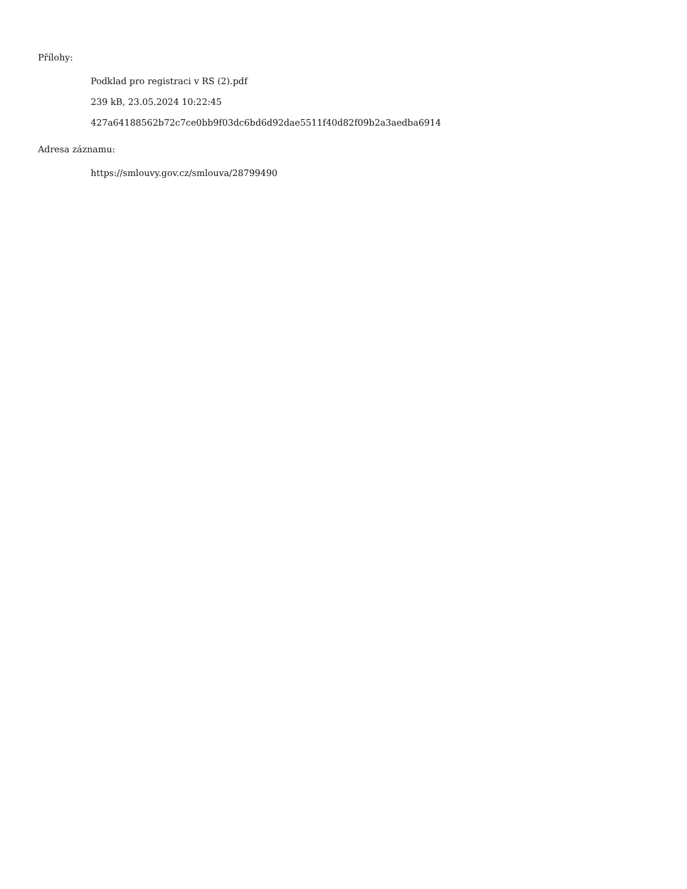Přílohy:
Podklad pro registraci v RS (2).pdf
239 kB, 23.05.2024 10:22:45
427a64188562b72c7ce0bb9f03dc6bd6d92dae5511f40d82f09b2a3aedba6914
Adresa záznamu:
https://smlouvy.gov.cz/smlouva/28799490